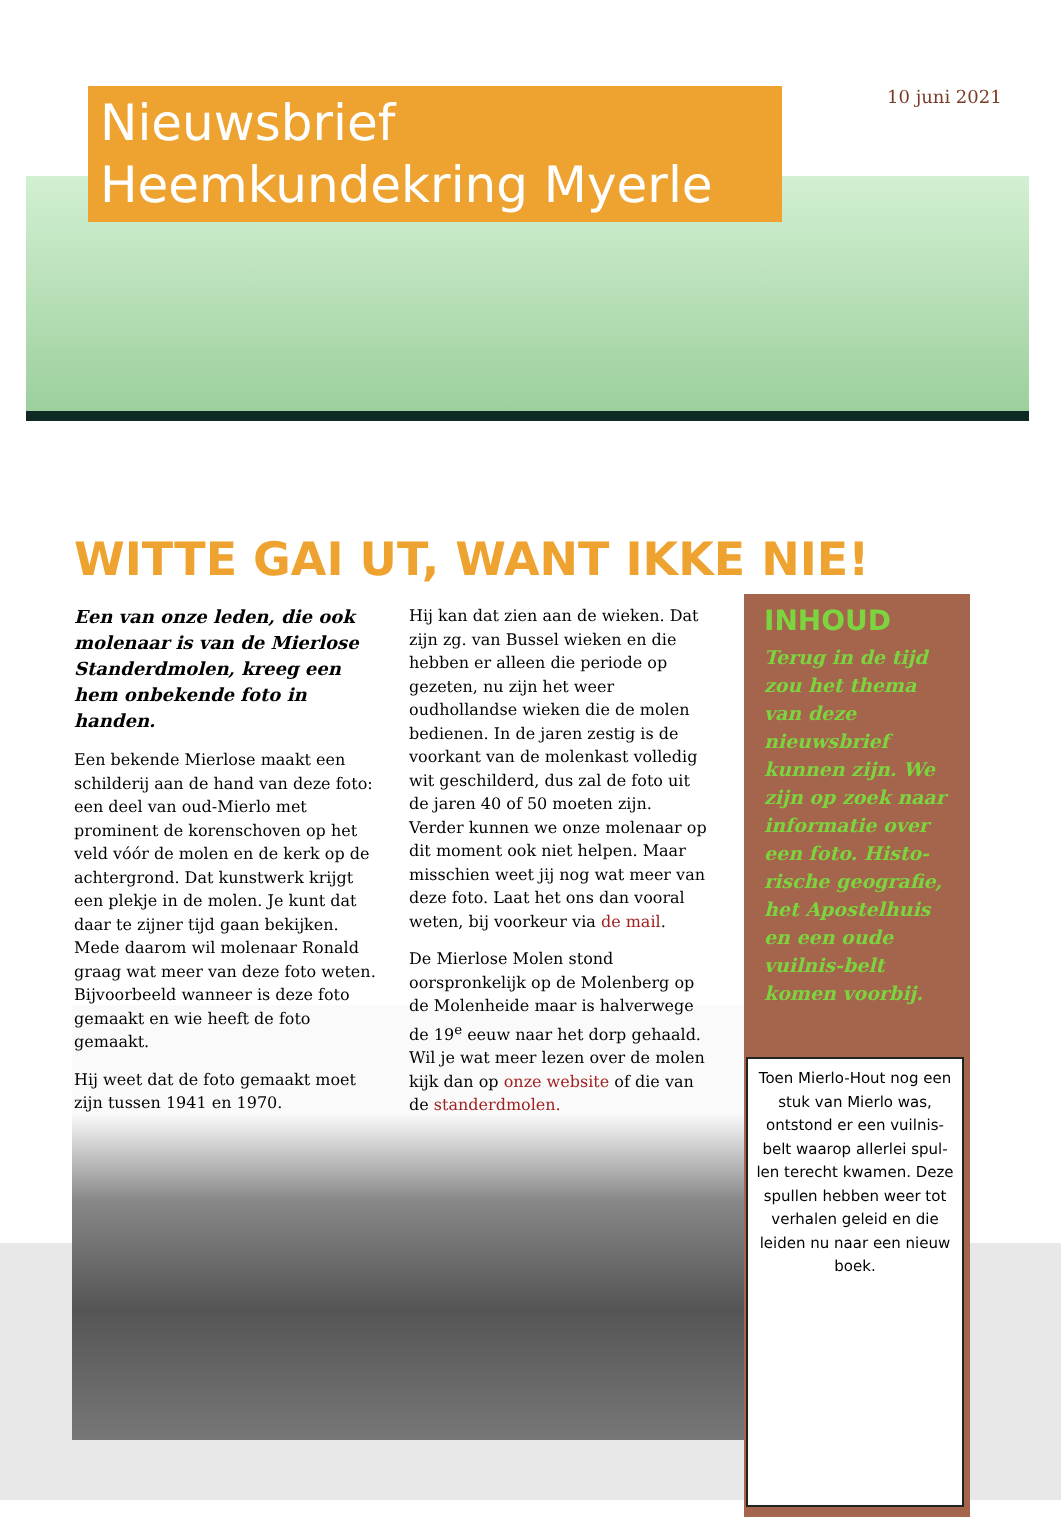Nieuwsbrief
Heemkundekring Myerle
10 juni 2021
WITTE GAI UT, WANT IKKE NIE!
Een van onze leden, die ook molenaar is van de Mierlose Standerdmolen, kreeg een hem onbekende foto in handen.
Een bekende Mierlose maakt een schilderij aan de hand van deze foto: een deel van oud-Mierlo met prominent de korenschoven op het veld vóór de molen en de kerk op de achtergrond. Dat kunstwerk krijgt een plekje in de molen. Je kunt dat daar te zijner tijd gaan bekijken. Mede daarom wil molenaar Ronald graag wat meer van deze foto weten. Bijvoorbeeld wanneer is deze foto gemaakt en wie heeft de foto gemaakt.
Hij weet dat de foto gemaakt moet zijn tussen 1941 en 1970.
Hij kan dat zien aan de wieken. Dat zijn zg. van Bussel wieken en die hebben er alleen die periode op gezeten, nu zijn het weer oudhollandse wieken die de molen bedienen. In de jaren zestig is de voorkant van de molenkast volledig wit geschilderd, dus zal de foto uit de jaren 40 of 50 moeten zijn.
Verder kunnen we onze molenaar op dit moment ook niet helpen. Maar misschien weet jij nog wat meer van deze foto. Laat het ons dan vooral weten, bij voorkeur via de mail.
De Mierlose Molen stond oorspronkelijk op de Molenberg op de Molenheide maar is halverwege de 19<sup>e</sup> eeuw naar het dorp gehaald. Wil je wat meer lezen over de molen kijk dan op onze website of die van de standerdmolen.
INHOUD
Terug in de tijd zou het thema van deze nieuwsbrief kunnen zijn. We zijn op zoek naar informatie over een foto. Histo-rische geografie, het Apostelhuis en een oude vuilnis-belt komen voorbij.
Toen Mierlo-Hout nog een stuk van Mierlo was, ontstond er een vuilnis-belt waarop allerlei spul-len terecht kwamen. Deze spullen hebben weer tot verhalen geleid en die leiden nu naar een nieuw boek.